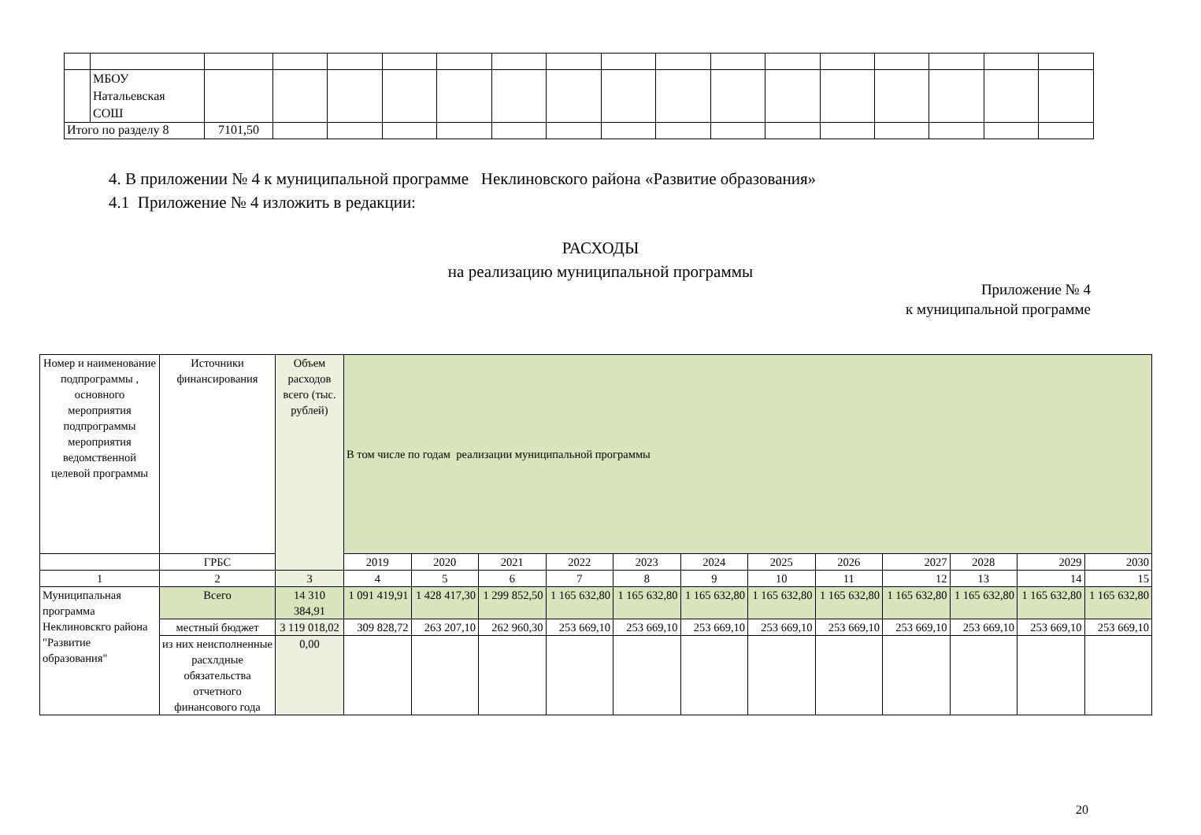| | МБОУ Натальевская СОШ | | | | | | | | | | | | | | | | |
| Итого по разделу 8 | | 7101,50 | | | | | | | | | | | | | | | |
4. В приложении № 4 к муниципальной программе Неклиновского района «Развитие образования»
4.1 Приложение № 4 изложить в редакции:
РАСХОДЫ
на реализацию муниципальной программы
Приложение № 4
к муниципальной программе
| Номер и наименование подпрограммы , основного мероприятия подпрограммы мероприятия ведомственной целевой программы | Источники финансирования | Объем расходов всего (тыс. рублей) | В том числе по годам реализации муниципальной программы | | | | | | | | | | | |
| | ГРБС | | 2019 | 2020 | 2021 | 2022 | 2023 | 2024 | 2025 | 2026 | 2027 | 2028 | 2029 | 2030 |
| 1 | 2 | 3 | 4 | 5 | 6 | 7 | 8 | 9 | 10 | 11 | 12 | 13 | 14 | 15 |
| Муниципальная программа Неклиновскго района "Развитие образования" | Всего | 14 310 384,91 | 1 091 419,91 | 1 428 417,30 | 1 299 852,50 | 1 165 632,80 | 1 165 632,80 | 1 165 632,80 | 1 165 632,80 | 1 165 632,80 | 1 165 632,80 | 1 165 632,80 | 1 165 632,80 | 1 165 632,80 |
| | местный бюджет | 3 119 018,02 | 309 828,72 | 263 207,10 | 262 960,30 | 253 669,10 | 253 669,10 | 253 669,10 | 253 669,10 | 253 669,10 | 253 669,10 | 253 669,10 | 253 669,10 | 253 669,10 |
| | из них неисполненные расхлдные обязательства отчетного финансового года | 0,00 | | | | | | | | | | | | |
20